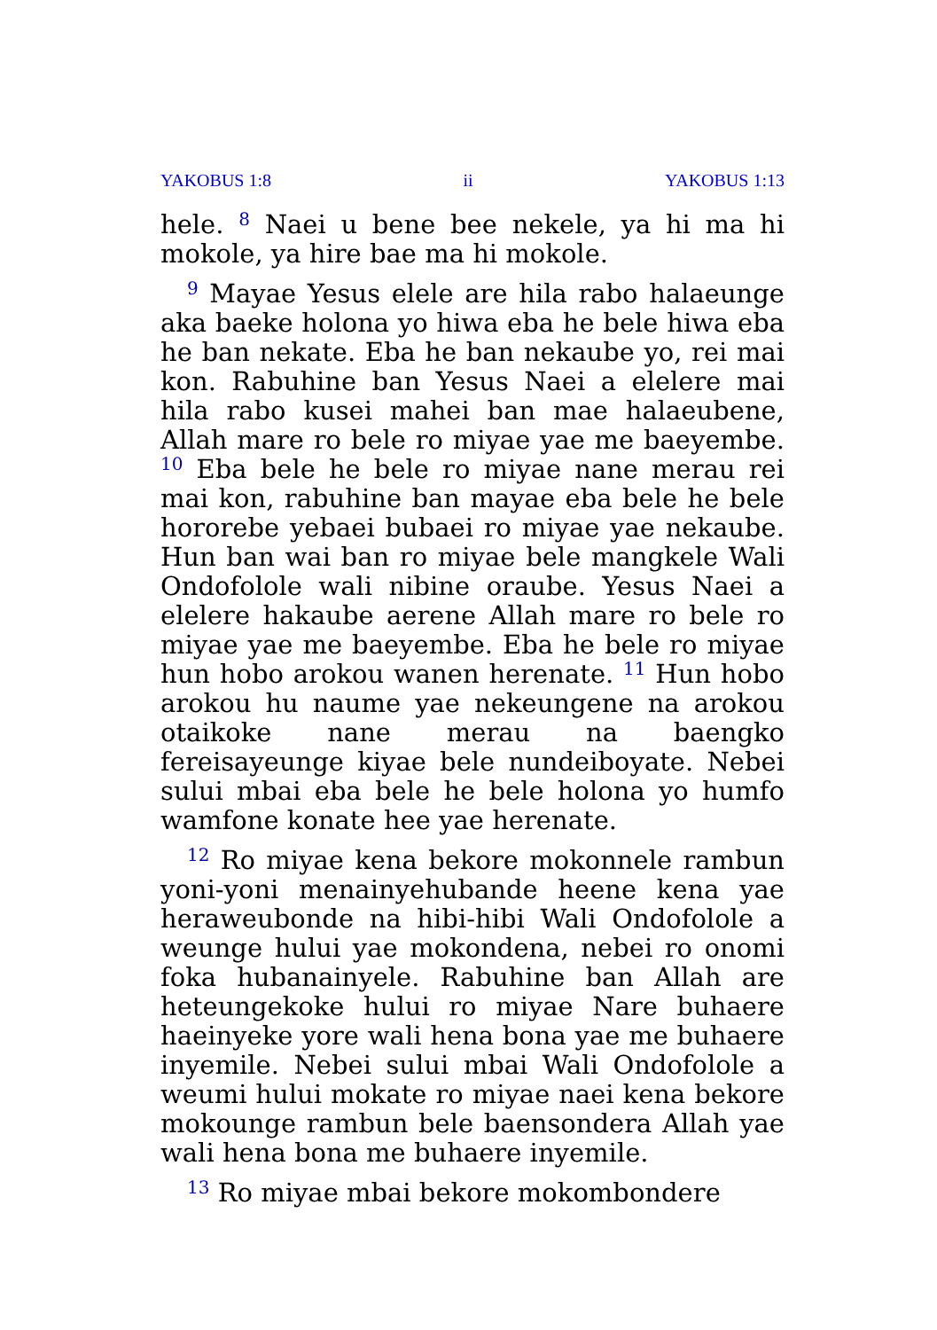YAKOBUS 1:8 ii YAKOBUS 1:13
hele. <sup>8</sup> Naei u bene bee nekele, ya hi ma hi mokole, ya hire bae ma hi mokole.
<sup>9</sup> Mayae Yesus elele are hila rabo halaeunge aka baeke holona yo hiwa eba he bele hiwa eba he ban nekate. Eba he ban nekaube yo, rei mai kon. Rabuhine ban Yesus Naei a elelere mai hila rabo kusei mahei ban mae halaeubene, Allah mare ro bele ro miyae yae me baeyembe. <sup>10</sup> Eba bele he bele ro miyae nane merau rei mai kon, rabuhine ban mayae eba bele he bele hororebe yebaei bubaei ro miyae yae nekaube. Hun ban wai ban ro miyae bele mangkele Wali Ondofolole wali nibine oraube. Yesus Naei a elelere hakaube aerene Allah mare ro bele ro miyae yae me baeyembe. Eba he bele ro miyae hun hobo arokou wanen herenate. <sup>11</sup> Hun hobo arokou hu naume yae nekeungene na arokou otaikoke nane merau na baengko fereisayeunge kiyae bele nundeiboyate. Nebei sului mbai eba bele he bele holona yo humfo wamfone konate hee yae herenate.
<sup>12</sup> Ro miyae kena bekore mokonnele rambun yoni-yoni menainyehubande heene kena yae heraweubonde na hibi-hibi Wali Ondofolole a weunge hului yae mokondena, nebei ro onomi foka hubanainyele. Rabuhine ban Allah are heteungekoke hului ro miyae Nare buhaere haeinyeke yore wali hena bona yae me buhaere inyemile. Nebei sului mbai Wali Ondofolole a weumi hului mokate ro miyae naei kena bekore mokounge rambun bele baensondera Allah yae wali hena bona me buhaere inyemile.
<sup>13</sup> Ro miyae mbai bekore mokombondere